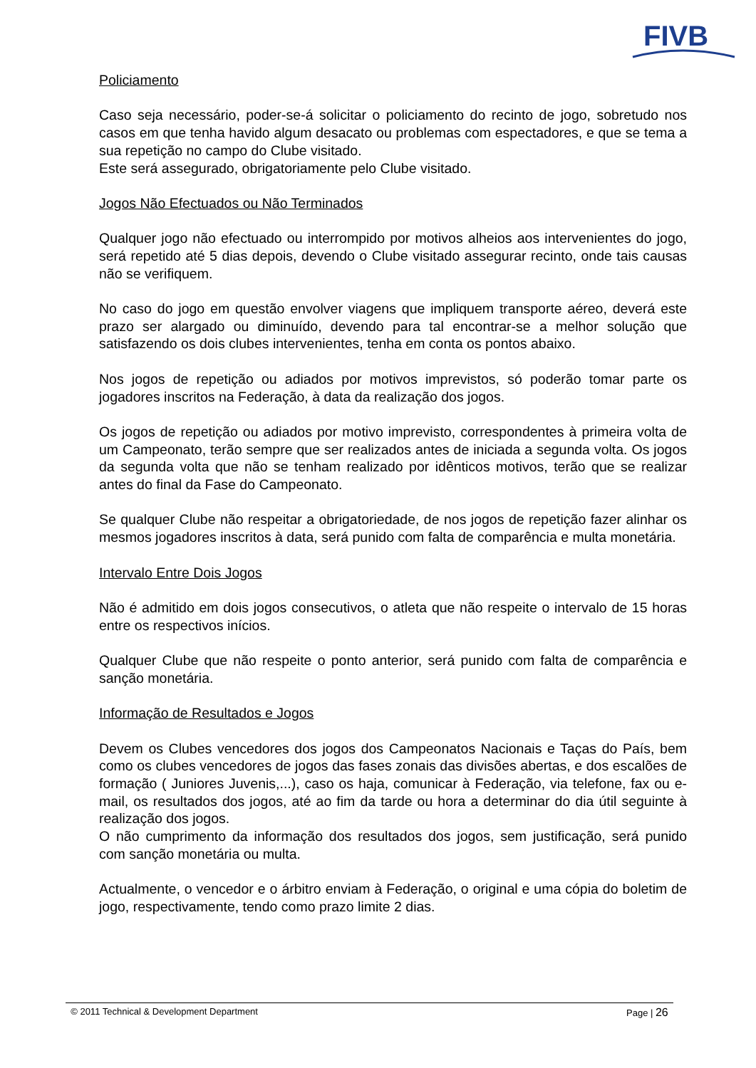FIVB
Policiamento
Caso seja necessário, poder-se-á solicitar o policiamento do recinto de jogo, sobretudo nos casos em que tenha havido algum desacato ou problemas com espectadores, e que se tema a sua repetição no campo do Clube visitado.
Este será assegurado, obrigatoriamente pelo Clube visitado.
Jogos Não Efectuados ou Não Terminados
Qualquer jogo não efectuado ou interrompido por motivos alheios aos intervenientes do jogo, será repetido até 5 dias depois, devendo o Clube visitado assegurar recinto, onde tais causas não se verifiquem.
No caso do jogo em questão envolver viagens que impliquem transporte aéreo, deverá este prazo ser alargado ou diminuído, devendo para tal encontrar-se a melhor solução que satisfazendo os dois clubes intervenientes, tenha em conta os pontos abaixo.
Nos jogos de repetição ou adiados por motivos imprevistos, só poderão tomar parte os jogadores inscritos na Federação, à data da realização dos jogos.
Os jogos de repetição ou adiados por motivo imprevisto, correspondentes à primeira volta de um Campeonato, terão sempre que ser realizados antes de iniciada a segunda volta. Os jogos da segunda volta que não se tenham realizado por idênticos motivos, terão que se realizar antes do final da Fase do Campeonato.
Se qualquer Clube não respeitar a obrigatoriedade, de nos jogos de repetição fazer alinhar os mesmos jogadores inscritos à data, será punido com falta de comparência e multa monetária.
Intervalo Entre Dois Jogos
Não é admitido em dois jogos consecutivos, o atleta que não respeite o intervalo de 15 horas entre os respectivos inícios.
Qualquer Clube que não respeite o ponto anterior, será punido com falta de comparência e sanção monetária.
Informação de Resultados e Jogos
Devem os Clubes vencedores dos jogos dos Campeonatos Nacionais e Taças do País, bem como os clubes vencedores de jogos das fases zonais das divisões abertas, e dos escalões de formação ( Juniores Juvenis,...), caso os haja, comunicar à Federação, via telefone, fax ou e-mail, os resultados dos jogos, até ao fim da tarde ou hora a determinar do dia útil seguinte à realização dos jogos.
O não cumprimento da informação dos resultados dos jogos, sem justificação, será punido com sanção monetária ou multa.
Actualmente, o vencedor e o árbitro enviam à Federação, o original e uma cópia do boletim de jogo, respectivamente, tendo como prazo limite 2 dias.
© 2011 Technical & Development Department Page | 26